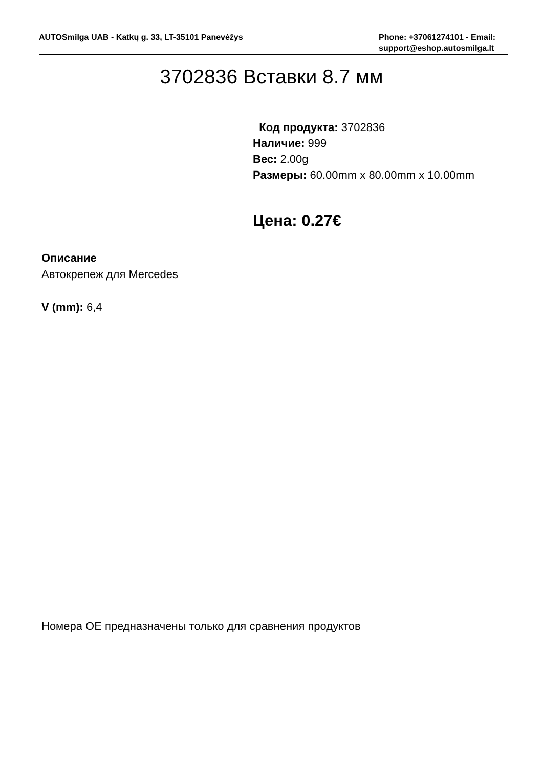AUTOSmilga UAB - Katkų g. 33, LT-35101 Panevėžys
Phone: +37061274101 - Email: support@eshop.autosmilga.lt
3702836 Вставки 8.7 мм
Код продукта: 3702836
Наличие: 999
Вес: 2.00g
Размеры: 60.00mm x 80.00mm x 10.00mm
Цена: 0.27€
Описание
Автокрепеж для Mercedes
V (mm): 6,4
Номера OE предназначены только для сравнения продуктов